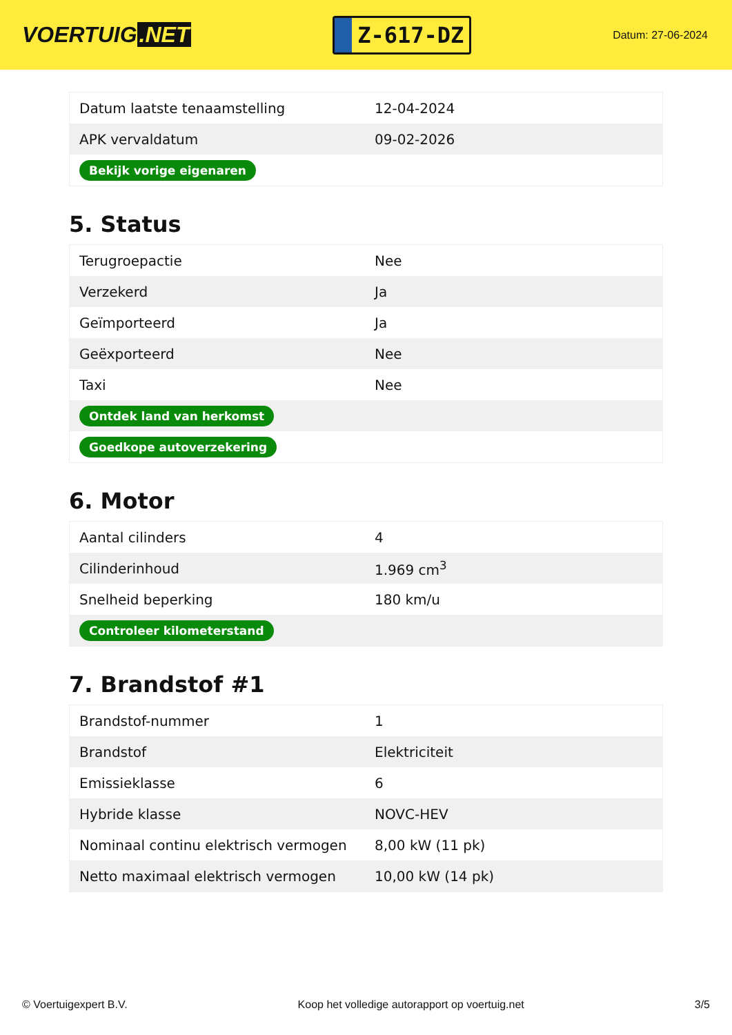VOERTUIG.NET
Z-617-DZ
Datum: 27-06-2024
| Datum laatste tenaamstelling | 12-04-2024 |
| APK vervaldatum | 09-02-2026 |
| Bekijk vorige eigenaren | |
5. Status
| Terugroepactie | Nee |
| Verzekerd | Ja |
| Geïmporteerd | Ja |
| Geëxporteerd | Nee |
| Taxi | Nee |
| Ontdek land van herkomst | |
| Goedkope autoverzekering | |
6. Motor
| Aantal cilinders | 4 |
| Cilinderinhoud | 1.969 cm<sup>3</sup> |
| Snelheid beperking | 180 km/u |
| Controleer kilometerstand | |
7. Brandstof #1
| Brandstof-nummer | 1 |
| Brandstof | Elektriciteit |
| Emissieklasse | 6 |
| Hybride klasse | NOVC-HEV |
| Nominaal continu elektrisch vermogen | 8,00 kW (11 pk) |
| Netto maximaal elektrisch vermogen | 10,00 kW (14 pk) |
© Voertuigexpert B.V. Koop het volledige autorapport op voertuig.net 3/5